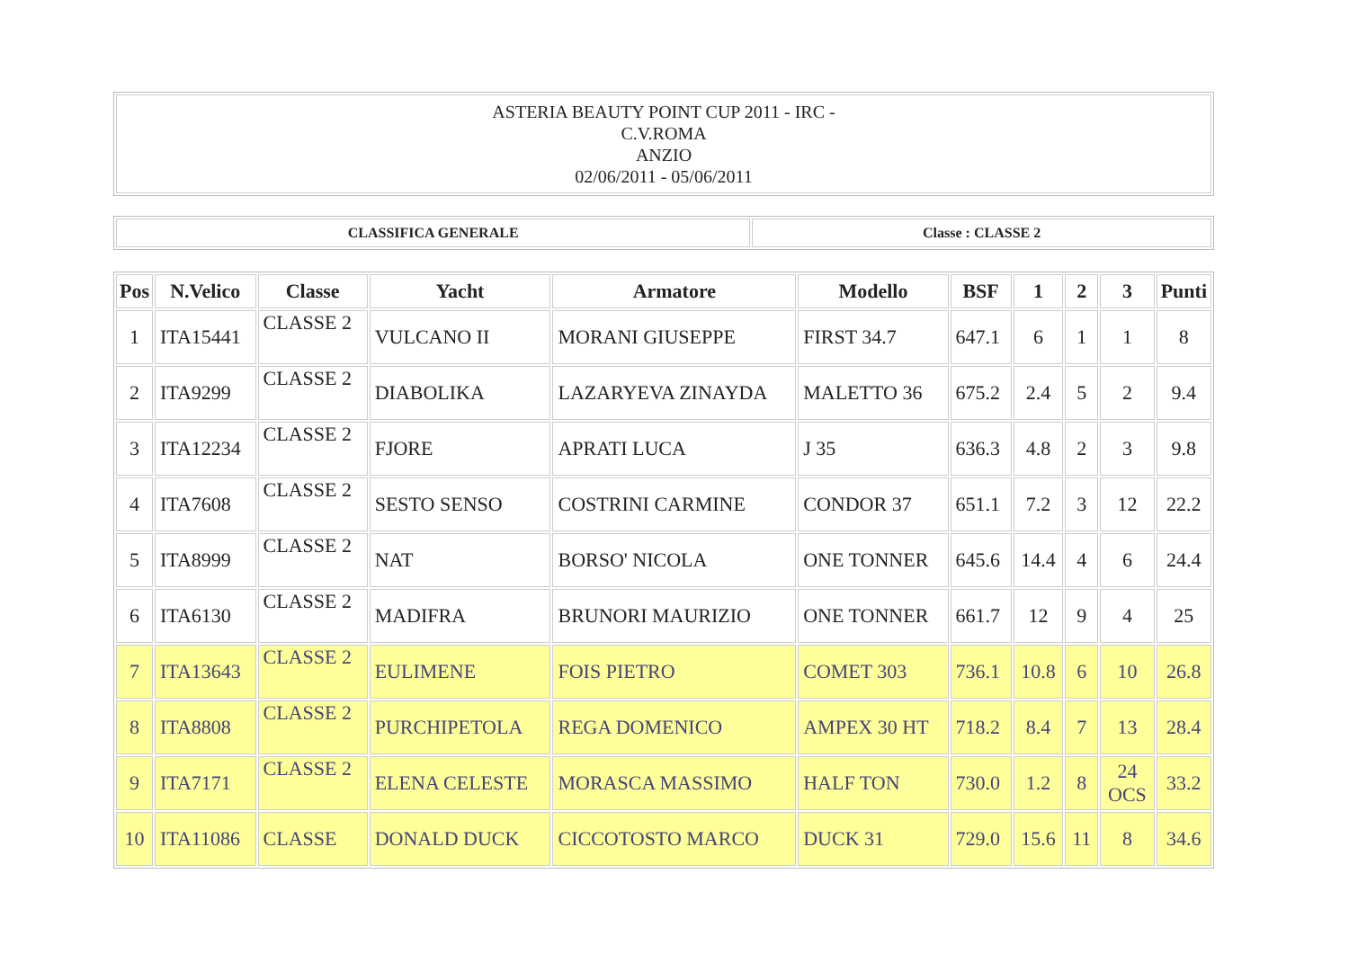| ASTERIA BEAUTY POINT CUP 2011 - IRC - C.V.ROMA ANZIO 02/06/2011 - 05/06/2011 |
| CLASSIFICA GENERALE | Classe : CLASSE 2 |
| Pos | N.Velico | Classe | Yacht | Armatore | Modello | BSF | 1 | 2 | 3 | Punti |
| --- | --- | --- | --- | --- | --- | --- | --- | --- | --- | --- |
| 1 | ITA15441 | CLASSE 2 | VULCANO II | MORANI GIUSEPPE | FIRST 34.7 | 647.1 | 6 | 1 | 1 | 8 |
| 2 | ITA9299 | CLASSE 2 | DIABOLIKA | LAZARYEVA ZINAYDA | MALETTO 36 | 675.2 | 2.4 | 5 | 2 | 9.4 |
| 3 | ITA12234 | CLASSE 2 | FJORE | APRATI LUCA | J 35 | 636.3 | 4.8 | 2 | 3 | 9.8 |
| 4 | ITA7608 | CLASSE 2 | SESTO SENSO | COSTRINI CARMINE | CONDOR 37 | 651.1 | 7.2 | 3 | 12 | 22.2 |
| 5 | ITA8999 | CLASSE 2 | NAT | BORSO' NICOLA | ONE TONNER | 645.6 | 14.4 | 4 | 6 | 24.4 |
| 6 | ITA6130 | CLASSE 2 | MADIFRA | BRUNORI MAURIZIO | ONE TONNER | 661.7 | 12 | 9 | 4 | 25 |
| 7 | ITA13643 | CLASSE 2 | EULIMENE | FOIS PIETRO | COMET 303 | 736.1 | 10.8 | 6 | 10 | 26.8 |
| 8 | ITA8808 | CLASSE 2 | PURCHIPETOLA | REGA DOMENICO | AMPEX 30 HT | 718.2 | 8.4 | 7 | 13 | 28.4 |
| 9 | ITA7171 | CLASSE 2 | ELENA CELESTE | MORASCA MASSIMO | HALF TON | 730.0 | 1.2 | 8 | 24 OCS | 33.2 |
| 10 | ITA11086 | CLASSE | DONALD DUCK | CICCOTOSTO MARCO | DUCK 31 | 729.0 | 15.6 | 11 | 8 | 34.6 |